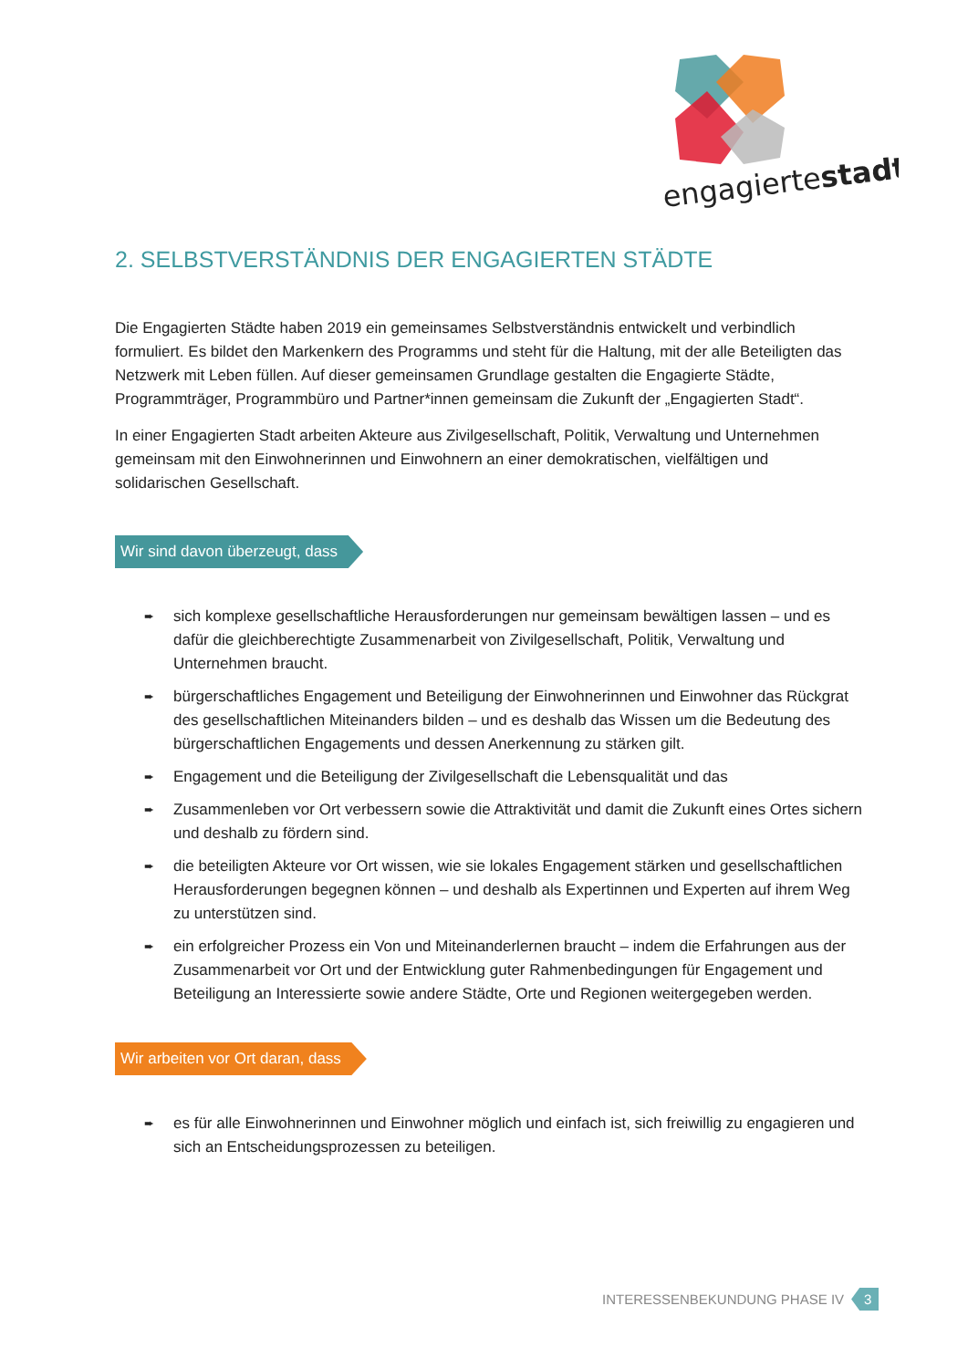engagiertestadt
2. SELBSTVERSTÄNDNIS DER ENGAGIERTEN STÄDTE
Die Engagierten Städte haben 2019 ein gemeinsames Selbstverständnis entwickelt und verbindlich formuliert. Es bildet den Markenkern des Programms und steht für die Haltung, mit der alle Beteiligten das Netzwerk mit Leben füllen. Auf dieser gemeinsamen Grundlage gestalten die Engagierte Städte, Programmträger, Programmbüro und Partner*innen gemeinsam die Zukunft der „Engagierten Stadt“.
In einer Engagierten Stadt arbeiten Akteure aus Zivilgesellschaft, Politik, Verwaltung und Unternehmen gemeinsam mit den Einwohnerinnen und Einwohnern an einer demokratischen, vielfältigen und solidarischen Gesellschaft.
Wir sind davon überzeugt, dass
➨ sich komplexe gesellschaftliche Herausforderungen nur gemeinsam bewältigen lassen – und es dafür die gleichberechtigte Zusammenarbeit von Zivilgesellschaft, Politik, Verwaltung und Unternehmen braucht.
➨ bürgerschaftliches Engagement und Beteiligung der Einwohnerinnen und Einwohner das Rückgrat des gesellschaftlichen Miteinanders bilden – und es deshalb das Wissen um die Bedeutung des bürgerschaftlichen Engagements und dessen Anerkennung zu stärken gilt.
➨ Engagement und die Beteiligung der Zivilgesellschaft die Lebensqualität und das
➨ Zusammenleben vor Ort verbessern sowie die Attraktivität und damit die Zukunft eines Ortes sichern und deshalb zu fördern sind.
➨ die beteiligten Akteure vor Ort wissen, wie sie lokales Engagement stärken und gesellschaftlichen Herausforderungen begegnen können – und deshalb als Expertinnen und Experten auf ihrem Weg zu unterstützen sind.
➨ ein erfolgreicher Prozess ein Von und Miteinanderlernen braucht – indem die Erfahrungen aus der Zusammenarbeit vor Ort und der Entwicklung guter Rahmenbedingungen für Engagement und Beteiligung an Interessierte sowie andere Städte, Orte und Regionen weitergegeben werden.
Wir arbeiten vor Ort daran, dass
➨ es für alle Einwohnerinnen und Einwohner möglich und einfach ist, sich freiwillig zu engagieren und sich an Entscheidungsprozessen zu beteiligen.
INTERESSENBEKUNDUNG PHASE IV 3